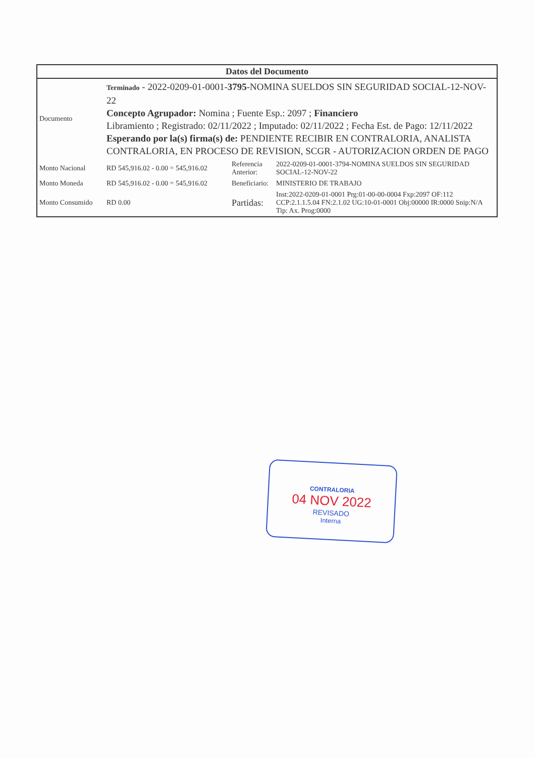Datos del Documento
| Documento | Terminado - 2022-0209-01-0001- 3795 -NOMINA SUELDOS SIN SEGURIDAD SOCIAL-12-NOV-22 Concepto Agrupador: Nomina ; Fuente Esp.: 2097 ; Financiero Libramiento ; Registrado: 02/11/2022 ; Imputado: 02/11/2022 ; Fecha Est. de Pago: 12/11/2022 Esperando por la(s) firma(s) de: PENDIENTE RECIBIR EN CONTRALORIA, ANALISTA CONTRALORIA, EN PROCESO DE REVISION, SCGR - AUTORIZACION ORDEN DE PAGO | | |
| Monto Nacional | RD 545,916.02 - 0.00 = 545,916.02 | Referencia Anterior: | 2022-0209-01-0001-3794-NOMINA SUELDOS SIN SEGURIDAD SOCIAL-12-NOV-22 |
| Monto Moneda | RD 545,916.02 - 0.00 = 545,916.02 | Beneficiario: | MINISTERIO DE TRABAJO |
| Monto Consumido | RD 0.00 | Partidas: | Inst:2022-0209-01-0001 Prg:01-00-00-0004 Fxp:2097 OF:112 CCP:2.1.1.5.04 FN:2.1.02 UG:10-01-0001 Obj:00000 IR:0000 Snip:N/A Tip: Ax. Prog:0000 |
CONTRALORIA
04 NOV 2022
REVISADO
Interna